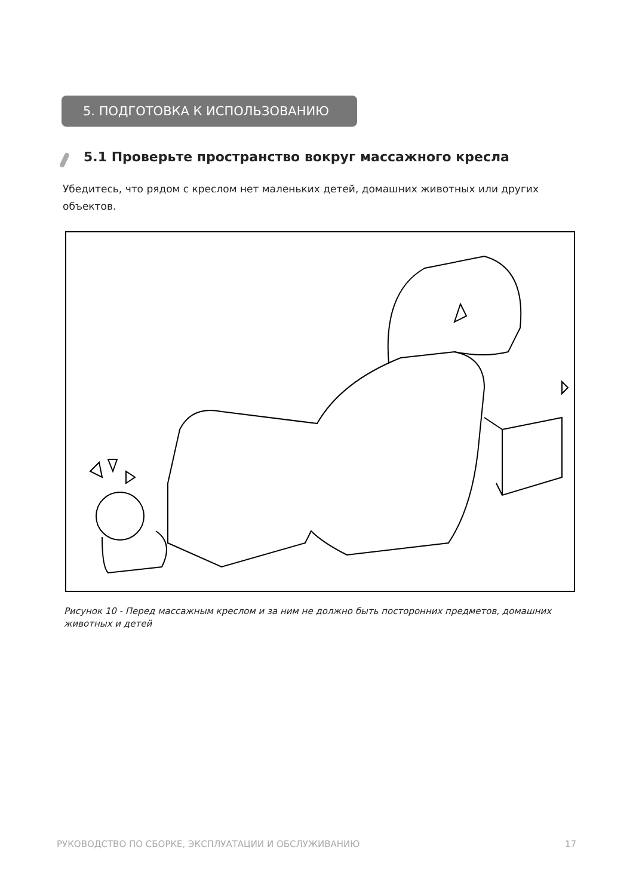5. ПОДГОТОВКА К ИСПОЛЬЗОВАНИЮ
5.1 Проверьте пространство вокруг массажного кресла
Убедитесь, что рядом с креслом нет маленьких детей, домашних животных или других объектов.
Рисунок 10 - Перед массажным креслом и за ним не должно быть посторонних предметов, домашних животных и детей
РУКОВОДСТВО ПО СБОРКЕ, ЭКСПЛУАТАЦИИ И ОБСЛУЖИВАНИЮ 17